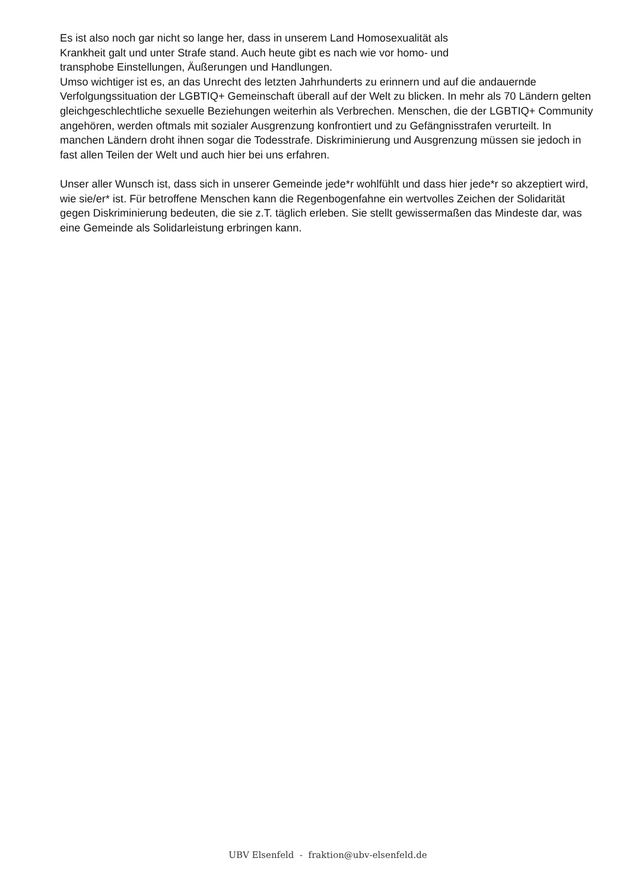Es ist also noch gar nicht so lange her, dass in unserem Land Homosexualität als
Krankheit galt und unter Strafe stand. Auch heute gibt es nach wie vor homo- und
transphobe Einstellungen, Äußerungen und Handlungen.
Umso wichtiger ist es, an das Unrecht des letzten Jahrhunderts zu erinnern und auf die andauernde Verfolgungssituation der LGBTIQ+ Gemeinschaft überall auf der Welt zu blicken. In mehr als 70 Ländern gelten gleichgeschlechtliche sexuelle Beziehungen weiterhin als Verbrechen. Menschen, die der LGBTIQ+ Community angehören, werden oftmals mit sozialer Ausgrenzung konfrontiert und zu Gefängnisstrafen verurteilt. In manchen Ländern droht ihnen sogar die Todesstrafe. Diskriminierung und Ausgrenzung müssen sie jedoch in fast allen Teilen der Welt und auch hier bei uns erfahren.
Unser aller Wunsch ist, dass sich in unserer Gemeinde jede*r wohlfühlt und dass hier jede*r so akzeptiert wird, wie sie/er* ist. Für betroffene Menschen kann die Regenbogenfahne ein wertvolles Zeichen der Solidarität gegen Diskriminierung bedeuten, die sie z.T. täglich erleben. Sie stellt gewissermaßen das Mindeste dar, was eine Gemeinde als Solidarleistung erbringen kann.
UBV Elsenfeld - fraktion@ubv-elsenfeld.de